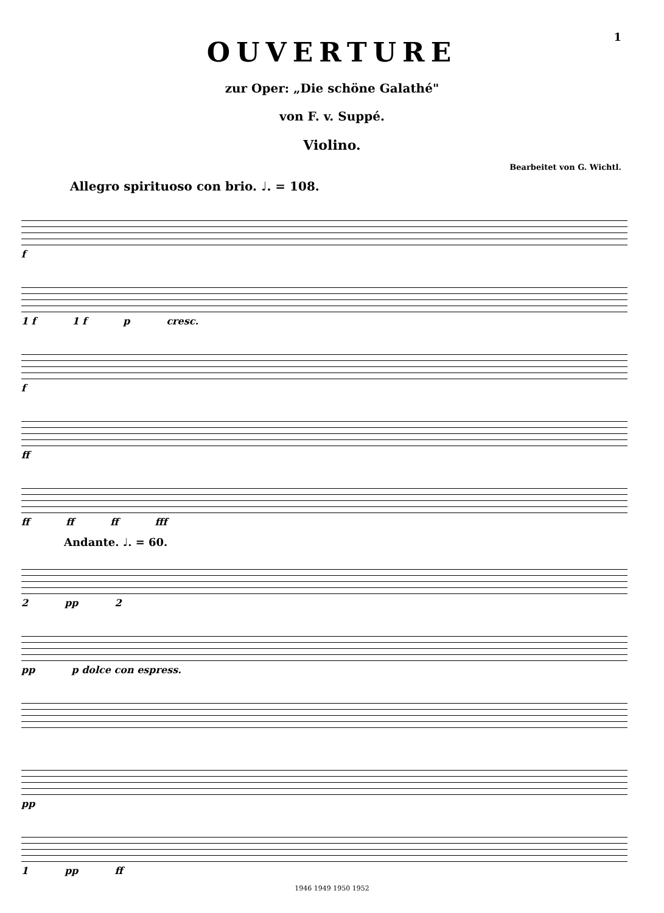1
OUVERTURE
zur Oper: „Die schöne Galathé"
von F. v. Suppé.
Violino.
Bearbeitet von G. Wichtl.
Allegro spirituoso con brio. ♩. = 108.
f
1 f 1 f p cresc.
f
ff
ff ff ff fff
Andante. ♩. = 60.
2 pp 2
pp p dolce con espress.
pp
1 pp ff
1946 1949 1950 1952